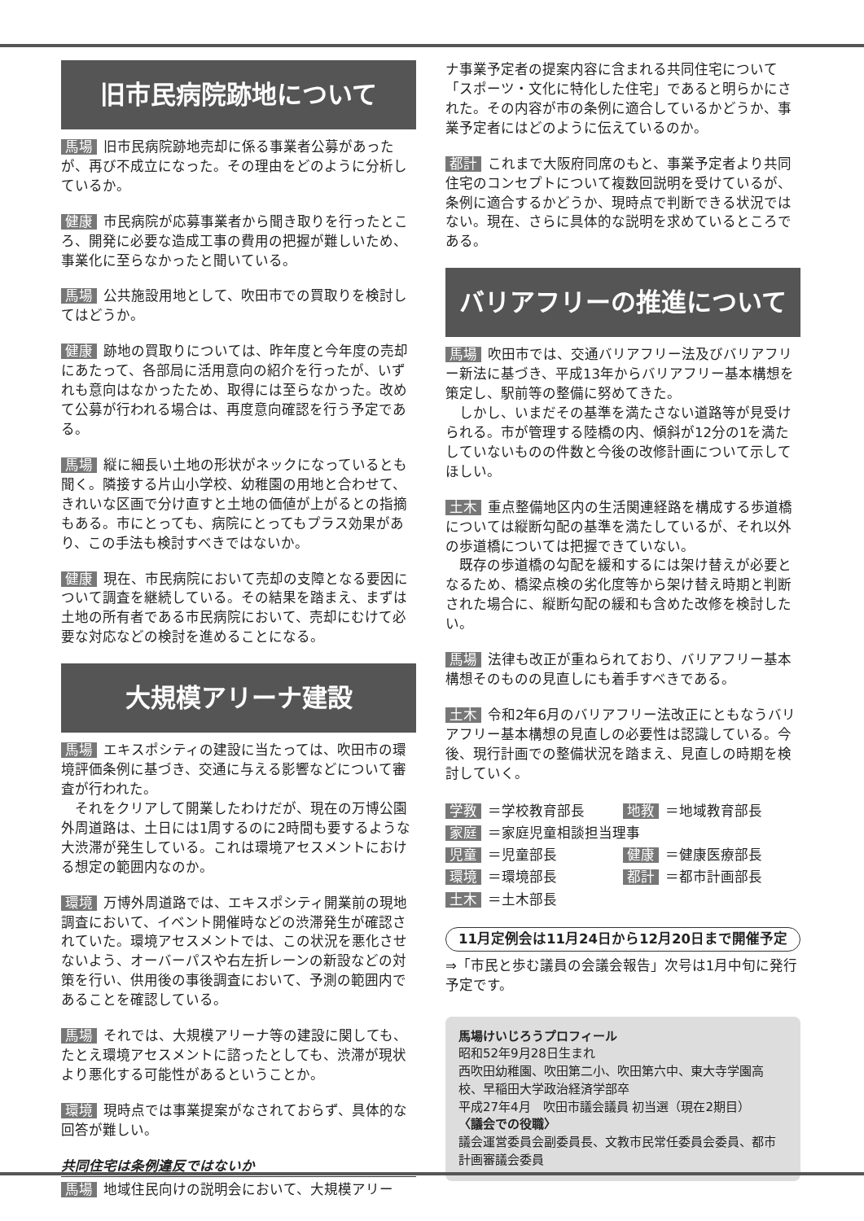旧市民病院跡地について
馬場 旧市民病院跡地売却に係る事業者公募があったが、再び不成立になった。その理由をどのように分析しているか。
健康 市民病院が応募事業者から聞き取りを行ったところ、開発に必要な造成工事の費用の把握が難しいため、事業化に至らなかったと聞いている。
馬場 公共施設用地として、吹田市での買取りを検討してはどうか。
健康 跡地の買取りについては、昨年度と今年度の売却にあたって、各部局に活用意向の紹介を行ったが、いずれも意向はなかったため、取得には至らなかった。改めて公募が行われる場合は、再度意向確認を行う予定である。
馬場 縦に細長い土地の形状がネックになっているとも聞く。隣接する片山小学校、幼稚園の用地と合わせて、きれいな区画で分け直すと土地の価値が上がるとの指摘もある。市にとっても、病院にとってもプラス効果があり、この手法も検討すべきではないか。
健康 現在、市民病院において売却の支障となる要因について調査を継続している。その結果を踏まえ、まずは土地の所有者である市民病院において、売却にむけて必要な対応などの検討を進めることになる。
大規模アリーナ建設
馬場 エキスポシティの建設に当たっては、吹田市の環境評価条例に基づき、交通に与える影響などについて審査が行われた。
　それをクリアして開業したわけだが、現在の万博公園外周道路は、土日には1周するのに2時間も要するような大渋滞が発生している。これは環境アセスメントにおける想定の範囲内なのか。
環境 万博外周道路では、エキスポシティ開業前の現地調査において、イベント開催時などの渋滞発生が確認されていた。環境アセスメントでは、この状況を悪化させないよう、オーバーパスや右左折レーンの新設などの対策を行い、供用後の事後調査において、予測の範囲内であることを確認している。
馬場 それでは、大規模アリーナ等の建設に関しても、たとえ環境アセスメントに諮ったとしても、渋滞が現状より悪化する可能性があるということか。
環境 現時点では事業提案がなされておらず、具体的な回答が難しい。
共同住宅は条例違反ではないか
馬場 地域住民向けの説明会において、大規模アリー
ナ事業予定者の提案内容に含まれる共同住宅について「スポーツ・文化に特化した住宅」であると明らかにされた。その内容が市の条例に適合しているかどうか、事業予定者にはどのように伝えているのか。
都計 これまで大阪府同席のもと、事業予定者より共同住宅のコンセプトについて複数回説明を受けているが、条例に適合するかどうか、現時点で判断できる状況ではない。現在、さらに具体的な説明を求めているところである。
バリアフリーの推進について
馬場 吹田市では、交通バリアフリー法及びバリアフリー新法に基づき、平成13年からバリアフリー基本構想を策定し、駅前等の整備に努めてきた。
　しかし、いまだその基準を満たさない道路等が見受けられる。市が管理する陸橋の内、傾斜が12分の1を満たしていないものの件数と今後の改修計画について示してほしい。
土木 重点整備地区内の生活関連経路を構成する歩道橋については縦断勾配の基準を満たしているが、それ以外の歩道橋については把握できていない。
　既存の歩道橋の勾配を緩和するには架け替えが必要となるため、橋梁点検の劣化度等から架け替え時期と判断された場合に、縦断勾配の緩和も含めた改修を検討したい。
馬場 法律も改正が重ねられており、バリアフリー基本構想そのものの見直しにも着手すべきである。
土木 令和2年6月のバリアフリー法改正にともなうバリアフリー基本構想の見直しの必要性は認識している。今後、現行計画での整備状況を踏まえ、見直しの時期を検討していく。
学教 ＝学校教育部長
地教 ＝地域教育部長
家庭 ＝家庭児童相談担当理事
児童 ＝児童部長
健康 ＝健康医療部長
環境 ＝環境部長
都計 ＝都市計画部長
土木 ＝土木部長
11月定例会は11月24日から12月20日まで開催予定
⇒「市民と歩む議員の会議会報告」次号は1月中旬に発行予定です。
馬場けいじろうプロフィール
昭和52年9月28日生まれ
西吹田幼稚園、吹田第二小、吹田第六中、東大寺学園高校、早稲田大学政治経済学部卒
平成27年4月　吹田市議会議員 初当選（現在2期目）
〈議会での役職〉
議会運営委員会副委員長、文教市民常任委員会委員、都市計画審議会委員